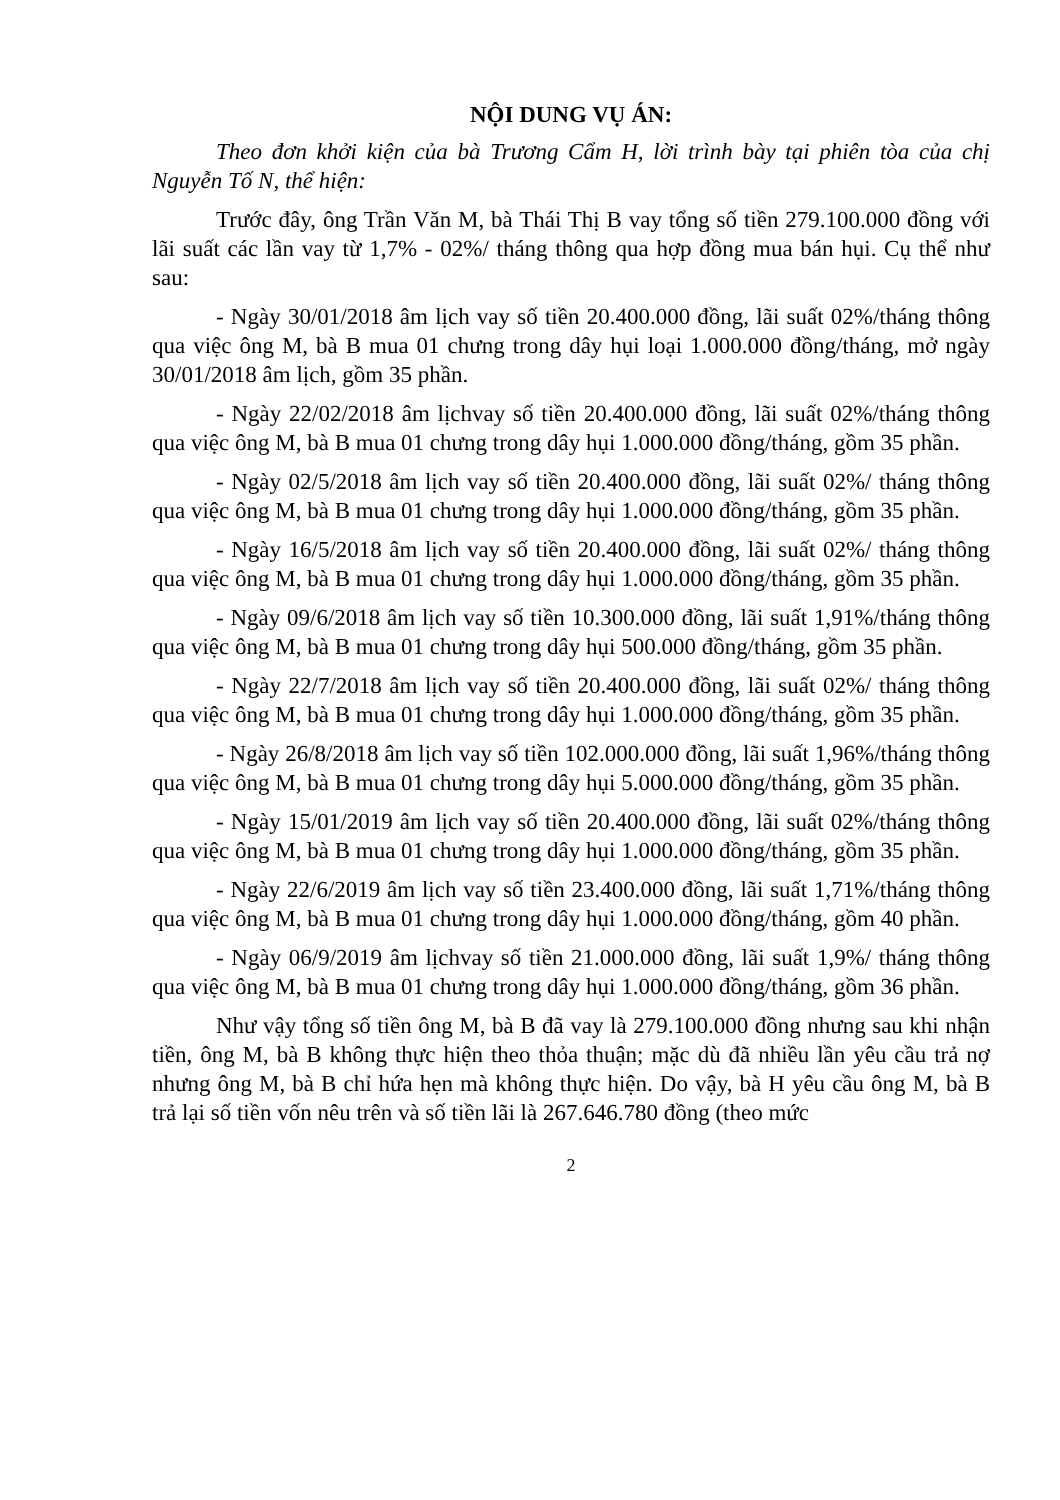NỘI DUNG VỤ ÁN:
Theo đơn khởi kiện của bà Trương Cẩm H, lời trình bày tại phiên tòa của chị Nguyễn Tố N, thể hiện:
Trước đây, ông Trần Văn M, bà Thái Thị B vay tổng số tiền 279.100.000 đồng với lãi suất các lần vay từ 1,7% - 02%/ tháng thông qua hợp đồng mua bán hụi. Cụ thể như sau:
- Ngày 30/01/2018 âm lịch vay số tiền 20.400.000 đồng, lãi suất 02%/tháng thông qua việc ông M, bà B mua 01 chưng trong dây hụi loại 1.000.000 đồng/tháng, mở ngày 30/01/2018 âm lịch, gồm 35 phần.
- Ngày 22/02/2018 âm lịchvay số tiền 20.400.000 đồng, lãi suất 02%/tháng thông qua việc ông M, bà B mua 01 chưng trong dây hụi 1.000.000 đồng/tháng, gồm 35 phần.
- Ngày 02/5/2018 âm lịch vay số tiền 20.400.000 đồng, lãi suất 02%/ tháng thông qua việc ông M, bà B mua 01 chưng trong dây hụi 1.000.000 đồng/tháng, gồm 35 phần.
- Ngày 16/5/2018 âm lịch vay số tiền 20.400.000 đồng, lãi suất 02%/ tháng thông qua việc ông M, bà B mua 01 chưng trong dây hụi 1.000.000 đồng/tháng, gồm 35 phần.
- Ngày 09/6/2018 âm lịch vay số tiền 10.300.000 đồng, lãi suất 1,91%/tháng thông qua việc ông M, bà B mua 01 chưng trong dây hụi 500.000 đồng/tháng, gồm 35 phần.
- Ngày 22/7/2018 âm lịch vay số tiền 20.400.000 đồng, lãi suất 02%/ tháng thông qua việc ông M, bà B mua 01 chưng trong dây hụi 1.000.000 đồng/tháng, gồm 35 phần.
- Ngày 26/8/2018 âm lịch vay số tiền 102.000.000 đồng, lãi suất 1,96%/tháng thông qua việc ông M, bà B mua 01 chưng trong dây hụi 5.000.000 đồng/tháng, gồm 35 phần.
- Ngày 15/01/2019 âm lịch vay số tiền 20.400.000 đồng, lãi suất 02%/tháng thông qua việc ông M, bà B mua 01 chưng trong dây hụi 1.000.000 đồng/tháng, gồm 35 phần.
- Ngày 22/6/2019 âm lịch vay số tiền 23.400.000 đồng, lãi suất 1,71%/tháng thông qua việc ông M, bà B mua 01 chưng trong dây hụi 1.000.000 đồng/tháng, gồm 40 phần.
- Ngày 06/9/2019 âm lịchvay số tiền 21.000.000 đồng, lãi suất 1,9%/ tháng thông qua việc ông M, bà B mua 01 chưng trong dây hụi 1.000.000 đồng/tháng, gồm 36 phần.
Như vậy tổng số tiền ông M, bà B đã vay là 279.100.000 đồng nhưng sau khi nhận tiền, ông M, bà B không thực hiện theo thỏa thuận; mặc dù đã nhiều lần yêu cầu trả nợ nhưng ông M, bà B chỉ hứa hẹn mà không thực hiện. Do vậy, bà H yêu cầu ông M, bà B trả lại số tiền vốn nêu trên và số tiền lãi là 267.646.780 đồng (theo mức
2